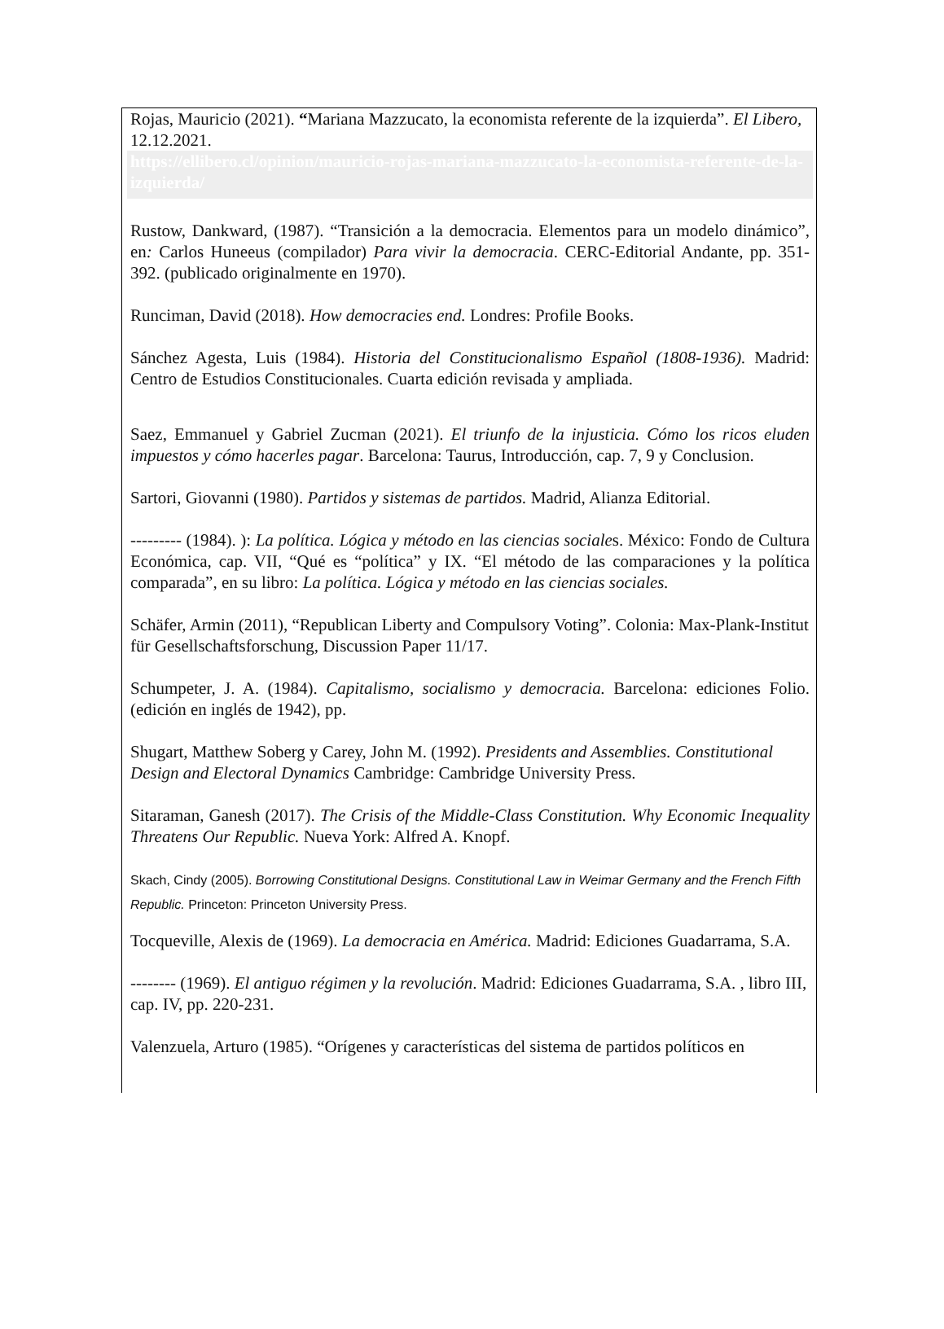Rojas, Mauricio (2021). “Mariana Mazzucato, la economista referente de la izquierda”. El Libero, 12.12.2021.
https://ellibero.cl/opinion/mauricio-rojas-mariana-mazzucato-la-economista-referente-de-la-izquierda/
Rustow, Dankward, (1987). “Transición a la democracia. Elementos para un modelo dinámico”, en: Carlos Huneeus (compilador) Para vivir la democracia. CERC-Editorial Andante, pp. 351-392. (publicado originalmente en 1970).
Runciman, David (2018). How democracies end. Londres: Profile Books.
Sánchez Agesta, Luis (1984). Historia del Constitucionalismo Español (1808-1936). Madrid: Centro de Estudios Constitucionales. Cuarta edición revisada y ampliada.
Saez, Emmanuel y Gabriel Zucman (2021). El triunfo de la injusticia. Cómo los ricos eluden impuestos y cómo hacerles pagar. Barcelona: Taurus, Introducción, cap. 7, 9 y Conclusion.
Sartori, Giovanni (1980). Partidos y sistemas de partidos. Madrid, Alianza Editorial.
--------- (1984). ): La política. Lógica y método en las ciencias sociales. México: Fondo de Cultura Económica, cap. VII, “Qué es “política” y IX. “El método de las comparaciones y la política comparada”, en su libro: La política. Lógica y método en las ciencias sociales.
Schäfer, Armin (2011), “Republican Liberty and Compulsory Voting”. Colonia: Max-Plank-Institut für Gesellschaftsforschung, Discussion Paper 11/17.
Schumpeter, J. A. (1984). Capitalismo, socialismo y democracia. Barcelona: ediciones Folio. (edición en inglés de 1942), pp.
Shugart, Matthew Soberg y Carey, John M. (1992). Presidents and Assemblies. Constitutional Design and Electoral Dynamics Cambridge: Cambridge University Press.
Sitaraman, Ganesh (2017). The Crisis of the Middle-Class Constitution. Why Economic Inequality Threatens Our Republic. Nueva York: Alfred A. Knopf.
Skach, Cindy (2005). Borrowing Constitutional Designs. Constitutional Law in Weimar Germany and the French Fifth Republic. Princeton: Princeton University Press.
Tocqueville, Alexis de (1969). La democracia en América. Madrid: Ediciones Guadarrama, S.A.
-------- (1969). El antiguo régimen y la revolución. Madrid: Ediciones Guadarrama, S.A. , libro III, cap. IV, pp. 220-231.
Valenzuela, Arturo (1985). “Orígenes y características del sistema de partidos políticos en